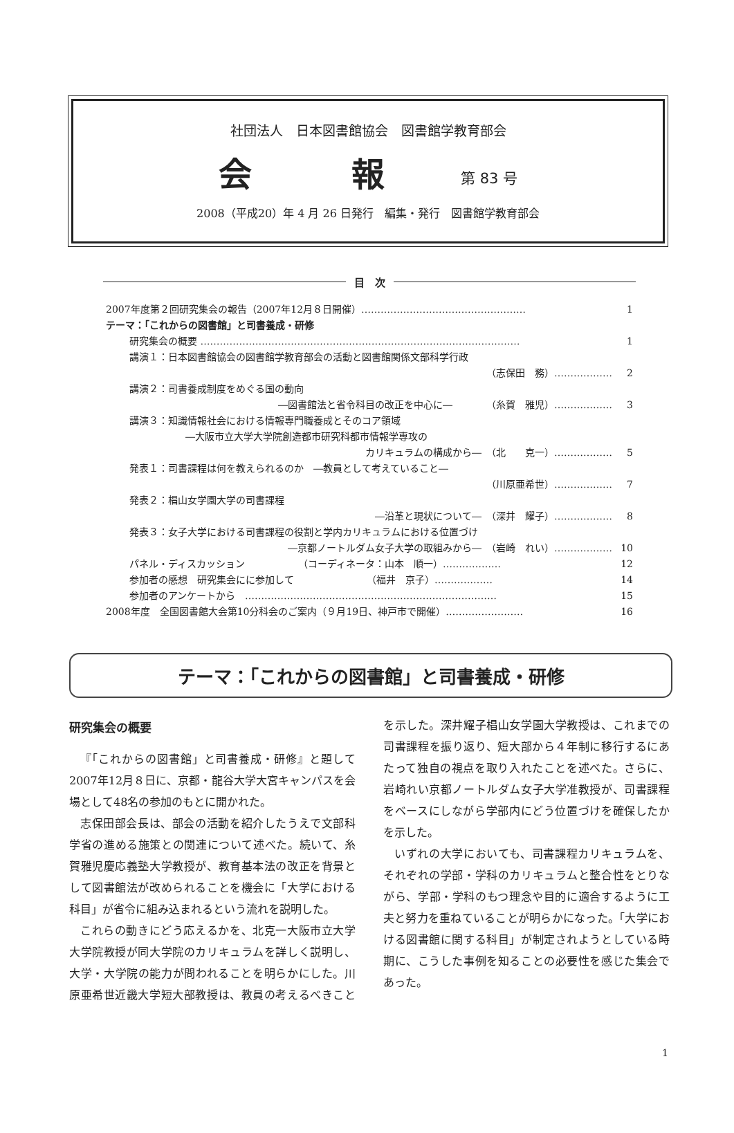社団法人　日本図書館協会　図書館学教育部会
会　　　報 第 83 号
2008（平成20）年 4 月 26 日発行　編集・発行　図書館学教育部会
目　次
2007年度第２回研究集会の報告（2007年12月８日開催）…………………………………………… 1
テーマ：「これからの図書館」と司書養成・研修
研究集会の概要 ……………………………………………………………………………………… 1
講演１：日本図書館協会の図書館学教育部会の活動と図書館関係文部科学行政
（志保田　務）……………… 2
講演２：司書養成制度をめぐる国の動向
―図書館法と省令科目の改正を中心に―　　　　（糸賀　雅児）……………… 3
講演３：知識情報社会における情報専門職養成とそのコア領域
―大阪市立大学大学院創造都市研究科都市情報学専攻の
カリキュラムの構成から―　（北　　克一）……………… 5
発表１：司書課程は何を教えられるのか　―教員として考えていること―
（川原亜希世）……………… 7
発表２：椙山女学園大学の司書課程
―沿革と現状について―　（深井　耀子）……………… 8
発表３：女子大学における司書課程の役割と学内カリキュラムにおける位置づけ
―京都ノートルダム女子大学の取組みから―　（岩崎　れい）……………… 10
パネル・ディスカッション　　　　　　（コーディネータ：山本　順一）……………… 12
参加者の感想　研究集会にに参加して　　　　　　　　（福井　京子）……………… 14
参加者のアンケートから　…………………………………………………………………… 15
2008年度　全国図書館大会第10分科会のご案内（９月19日、神戸市で開催）…………………… 16
テーマ：「これからの図書館」と司書養成・研修
研究集会の概要
『「これからの図書館」と司書養成・研修』と題して2007年12月８日に、京都・龍谷大学大宮キャンパスを会場として48名の参加のもとに開かれた。
志保田部会長は、部会の活動を紹介したうえで文部科学省の進める施策との関連について述べた。続いて、糸賀雅児慶応義塾大学教授が、教育基本法の改正を背景として図書館法が改められることを機会に「大学における科目」が省令に組み込まれるという流れを説明した。
これらの動きにどう応えるかを、北克一大阪市立大学大学院教授が同大学院のカリキュラムを詳しく説明し、大学・大学院の能力が問われることを明らかにした。川原亜希世近畿大学短大部教授は、教員の考えるべきことを示した。深井耀子椙山女学園大学教授は、これまでの司書課程を振り返り、短大部から４年制に移行するにあたって独自の視点を取り入れたことを述べた。さらに、岩崎れい京都ノートルダム女子大学准教授が、司書課程をベースにしながら学部内にどう位置づけを確保したかを示した。
いずれの大学においても、司書課程カリキュラムを、それぞれの学部・学科のカリキュラムと整合性をとりながら、学部・学科のもつ理念や目的に適合するように工夫と努力を重ねていることが明らかになった。「大学における図書館に関する科目」が制定されようとしている時期に、こうした事例を知ることの必要性を感じた集会であった。
1